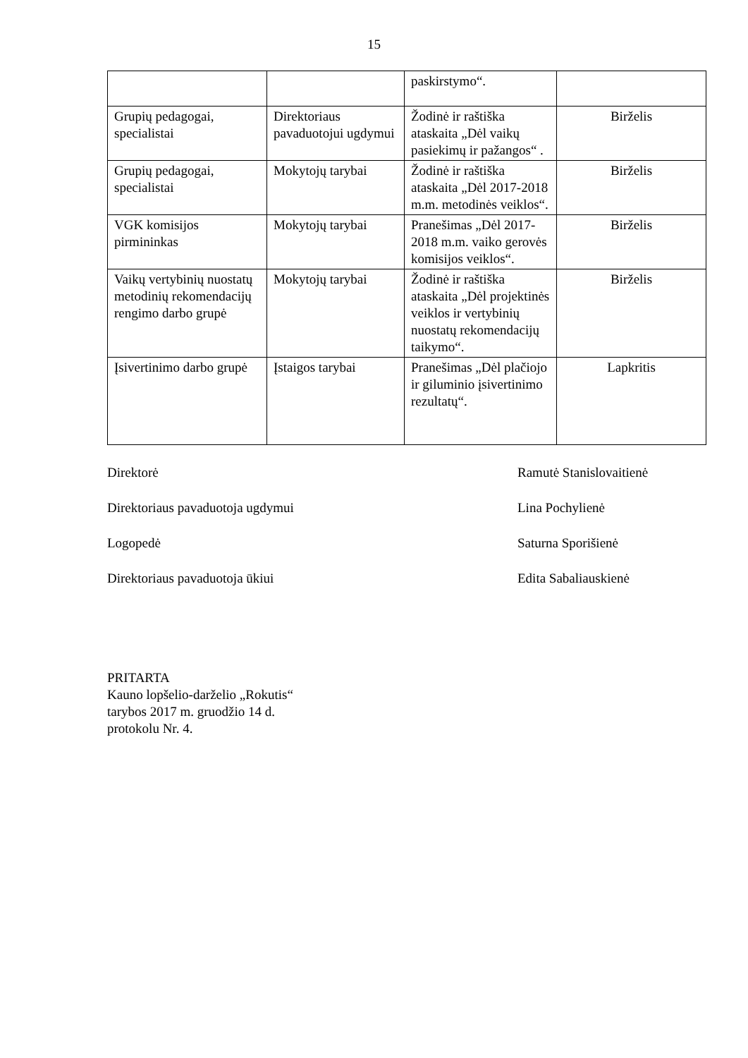15
| | | paskirstymo“. | |
| Grupių pedagogai, specialistai | Direktoriaus pavaduotojui ugdymui | Žodinė ir raštiška ataskaita „Dėl vaikų pasiekimų ir pažangos“ . | Birželis |
| Grupių pedagogai, specialistai | Mokytojų tarybai | Žodinė ir raštiška ataskaita „Dėl 2017-2018 m.m. metodinės veiklos“. | Birželis |
| VGK komisijos pirmininkas | Mokytojų tarybai | Pranešimas „Dėl 2017-2018 m.m. vaiko gerovės komisijos veiklos“. | Birželis |
| Vaikų vertybinių nuostatų metodinių rekomendacijų rengimo darbo grupė | Mokytojų tarybai | Žodinė ir raštiška ataskaita „Dėl projektinės veiklos ir vertybinių nuostatų rekomendacijų taikymo“. | Birželis |
| Įsivertinimo darbo grupė | Įstaigos tarybai | Pranešimas „Dėl plačiojo ir giluminio įsivertinimo rezultatų“. | Lapkritis |
Direktorė Ramutė Stanislovaitienė
Direktoriaus pavaduotoja ugdymui Lina Pochylienė
Logopedė Saturna Sporišienė
Direktoriaus pavaduotoja ūkiui Edita Sabaliauskienė
PRITARTA
Kauno lopšelio-darželio „Rokutis“
tarybos 2017 m. gruodžio 14 d.
protokolu Nr. 4.